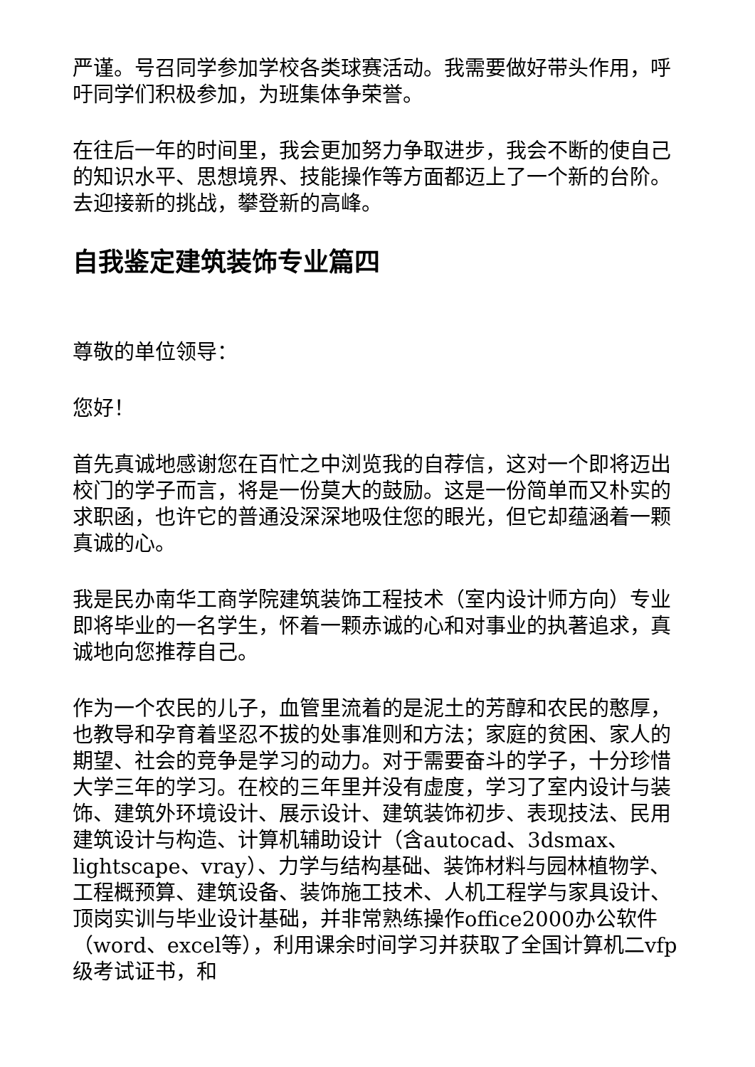严谨。号召同学参加学校各类球赛活动。我需要做好带头作用，呼吁同学们积极参加，为班集体争荣誉。
在往后一年的时间里，我会更加努力争取进步，我会不断的使自己的知识水平、思想境界、技能操作等方面都迈上了一个新的台阶。去迎接新的挑战，攀登新的高峰。
自我鉴定建筑装饰专业篇四
尊敬的单位领导：
您好！
首先真诚地感谢您在百忙之中浏览我的自荐信，这对一个即将迈出校门的学子而言，将是一份莫大的鼓励。这是一份简单而又朴实的求职函，也许它的普通没深深地吸住您的眼光，但它却蕴涵着一颗真诚的心。
我是民办南华工商学院建筑装饰工程技术（室内设计师方向）专业即将毕业的一名学生，怀着一颗赤诚的心和对事业的执著追求，真诚地向您推荐自己。
作为一个农民的儿子，血管里流着的是泥土的芳醇和农民的憨厚，也教导和孕育着坚忍不拔的处事准则和方法；家庭的贫困、家人的期望、社会的竞争是学习的动力。对于需要奋斗的学子，十分珍惜大学三年的学习。在校的三年里并没有虚度，学习了室内设计与装饰、建筑外环境设计、展示设计、建筑装饰初步、表现技法、民用建筑设计与构造、计算机辅助设计（含autocad、3dsmax、lightscape、vray）、力学与结构基础、装饰材料与园林植物学、工程概预算、建筑设备、装饰施工技术、人机工程学与家具设计、顶岗实训与毕业设计基础，并非常熟练操作office2000办公软件（word、excel等），利用课余时间学习并获取了全国计算机二vfp级考试证书，和